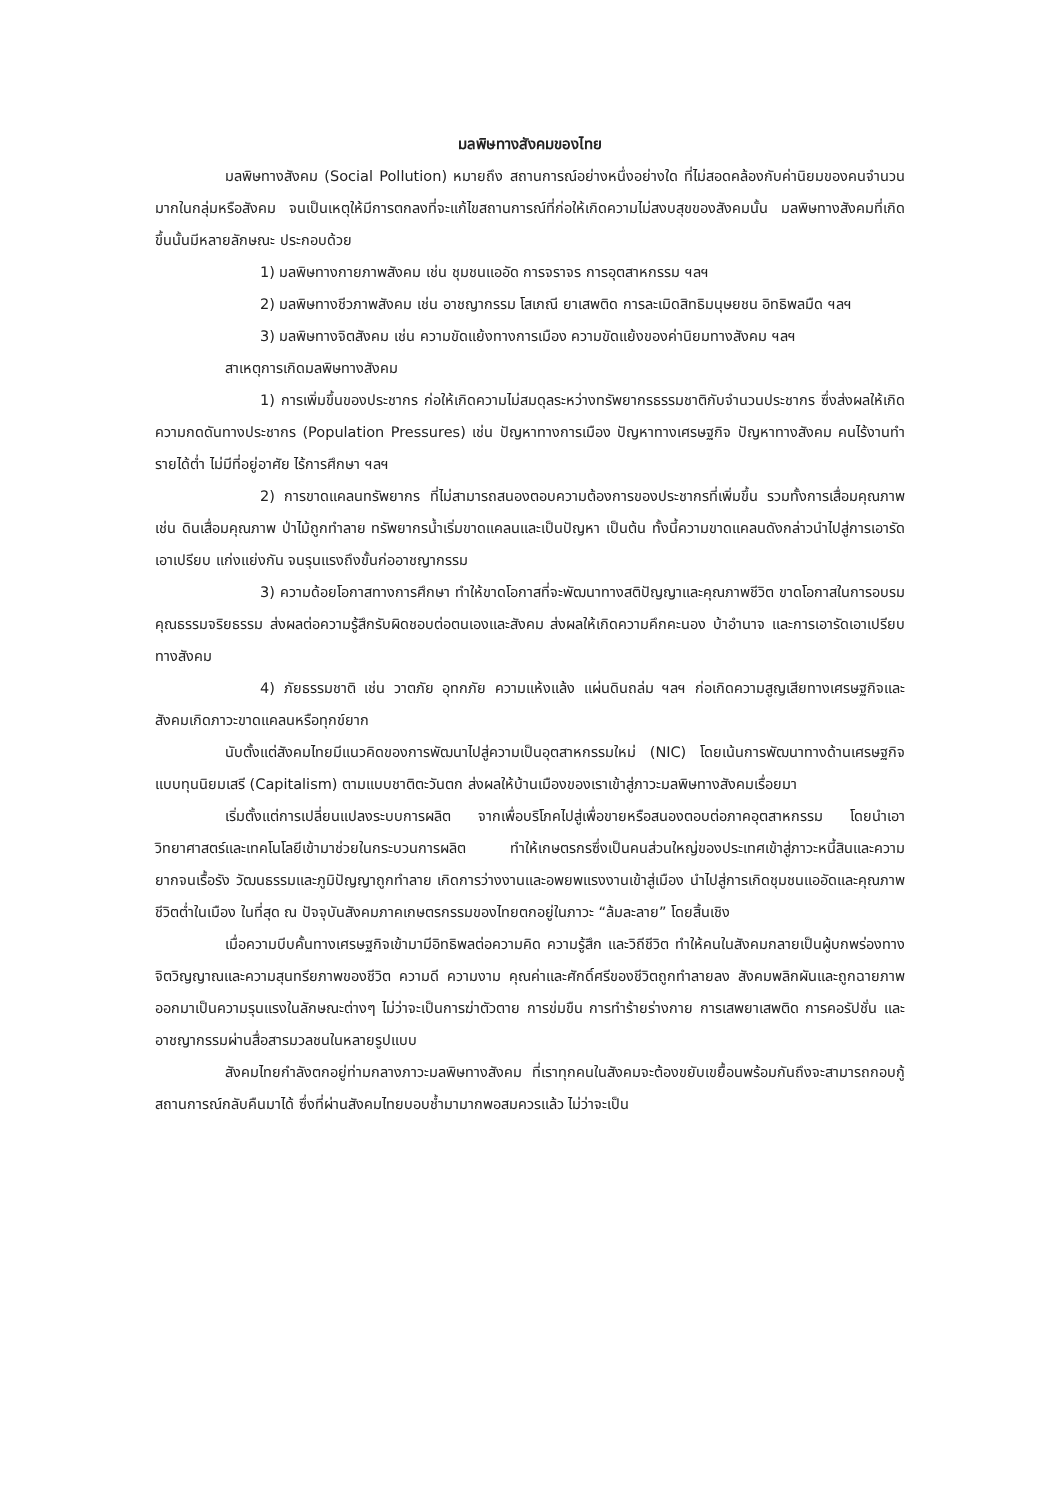มลพิษทางสังคมของไทย
มลพิษทางสังคม (Social Pollution) หมายถึง สถานการณ์อย่างหนึ่งอย่างใด ที่ไม่สอดคล้องกับค่านิยมของคนจำนวนมากในกลุ่มหรือสังคม จนเป็นเหตุให้มีการตกลงที่จะแก้ไขสถานการณ์ที่ก่อให้เกิดความไม่สงบสุขของสังคมนั้น มลพิษทางสังคมที่เกิดขึ้นนั้นมีหลายลักษณะ ประกอบด้วย
1) มลพิษทางกายภาพสังคม เช่น ชุมชนแออัด การจราจร การอุตสาหกรรม ฯลฯ
2) มลพิษทางชีวภาพสังคม เช่น อาชญากรรม โสเภณี ยาเสพติด การละเมิดสิทธิมนุษยชน อิทธิพลมืด ฯลฯ
3) มลพิษทางจิตสังคม เช่น ความขัดแย้งทางการเมือง ความขัดแย้งของค่านิยมทางสังคม ฯลฯ
สาเหตุการเกิดมลพิษทางสังคม
1) การเพิ่มขึ้นของประชากร ก่อให้เกิดความไม่สมดุลระหว่างทรัพยากรธรรมชาติกับจำนวนประชากร ซึ่งส่งผลให้เกิดความกดดันทางประชากร (Population Pressures) เช่น ปัญหาทางการเมือง ปัญหาทางเศรษฐกิจ ปัญหาทางสังคม คนไร้งานทำ รายได้ต่ำ ไม่มีที่อยู่อาศัย ไร้การศึกษา ฯลฯ
2) การขาดแคลนทรัพยากร ที่ไม่สามารถสนองตอบความต้องการของประชากรที่เพิ่มขึ้น รวมทั้งการเสื่อมคุณภาพ เช่น ดินเสื่อมคุณภาพ ป่าไม้ถูกทำลาย ทรัพยากรน้ำเริ่มขาดแคลนและเป็นปัญหา เป็นต้น ทั้งนี้ความขาดแคลนดังกล่าวนำไปสู่การเอารัดเอาเปรียบ แก่งแย่งกัน จนรุนแรงถึงขั้นก่ออาชญากรรม
3) ความด้อยโอกาสทางการศึกษา ทำให้ขาดโอกาสที่จะพัฒนาทางสติปัญญาและคุณภาพชีวิต ขาดโอกาสในการอบรมคุณธรรมจริยธรรม ส่งผลต่อความรู้สึกรับผิดชอบต่อตนเองและสังคม ส่งผลให้เกิดความคึกคะนอง บ้าอำนาจ และการเอารัดเอาเปรียบทางสังคม
4) ภัยธรรมชาติ เช่น วาตภัย อุทกภัย ความแห้งแล้ง แผ่นดินถล่ม ฯลฯ ก่อเกิดความสูญเสียทางเศรษฐกิจและสังคมเกิดภาวะขาดแคลนหรือทุกข์ยาก
นับตั้งแต่สังคมไทยมีแนวคิดของการพัฒนาไปสู่ความเป็นอุตสาหกรรมใหม่ (NIC) โดยเน้นการพัฒนาทางด้านเศรษฐกิจแบบทุนนิยมเสรี (Capitalism) ตามแบบชาติตะวันตก ส่งผลให้บ้านเมืองของเราเข้าสู่ภาวะมลพิษทางสังคมเรื่อยมา
เริ่มตั้งแต่การเปลี่ยนแปลงระบบการผลิต จากเพื่อบริโภคไปสู่เพื่อขายหรือสนองตอบต่อภาคอุตสาหกรรม โดยนำเอาวิทยาศาสตร์และเทคโนโลยีเข้ามาช่วยในกระบวนการผลิต ทำให้เกษตรกรซึ่งเป็นคนส่วนใหญ่ของประเทศเข้าสู่ภาวะหนี้สินและความยากจนเรื้อรัง วัฒนธรรมและภูมิปัญญาถูกทำลาย เกิดการว่างงานและอพยพแรงงานเข้าสู่เมือง นำไปสู่การเกิดชุมชนแออัดและคุณภาพชีวิตต่ำในเมือง ในที่สุด ณ ปัจจุบันสังคมภาคเกษตรกรรมของไทยตกอยู่ในภาวะ “ล้มละลาย” โดยสิ้นเชิง
เมื่อความบีบคั้นทางเศรษฐกิจเข้ามามีอิทธิพลต่อความคิด ความรู้สึก และวิถีชีวิต ทำให้คนในสังคมกลายเป็นผู้บกพร่องทางจิตวิญญาณและความสุนทรียภาพของชีวิต ความดี ความงาม คุณค่าและศักดิ์ศรีของชีวิตถูกทำลายลง สังคมพลิกผันและถูกฉายภาพออกมาเป็นความรุนแรงในลักษณะต่างๆ ไม่ว่าจะเป็นการฆ่าตัวตาย การข่มขืน การทำร้ายร่างกาย การเสพยาเสพติด การคอรัปชั่น และอาชญากรรมผ่านสื่อสารมวลชนในหลายรูปแบบ
สังคมไทยกำลังตกอยู่ท่ามกลางภาวะมลพิษทางสังคม ที่เราทุกคนในสังคมจะต้องขยับเขยื้อนพร้อมกันถึงจะสามารถกอบกู้สถานการณ์กลับคืนมาได้ ซึ่งที่ผ่านสังคมไทยบอบช้ำมามากพอสมควรแล้ว ไม่ว่าจะเป็น